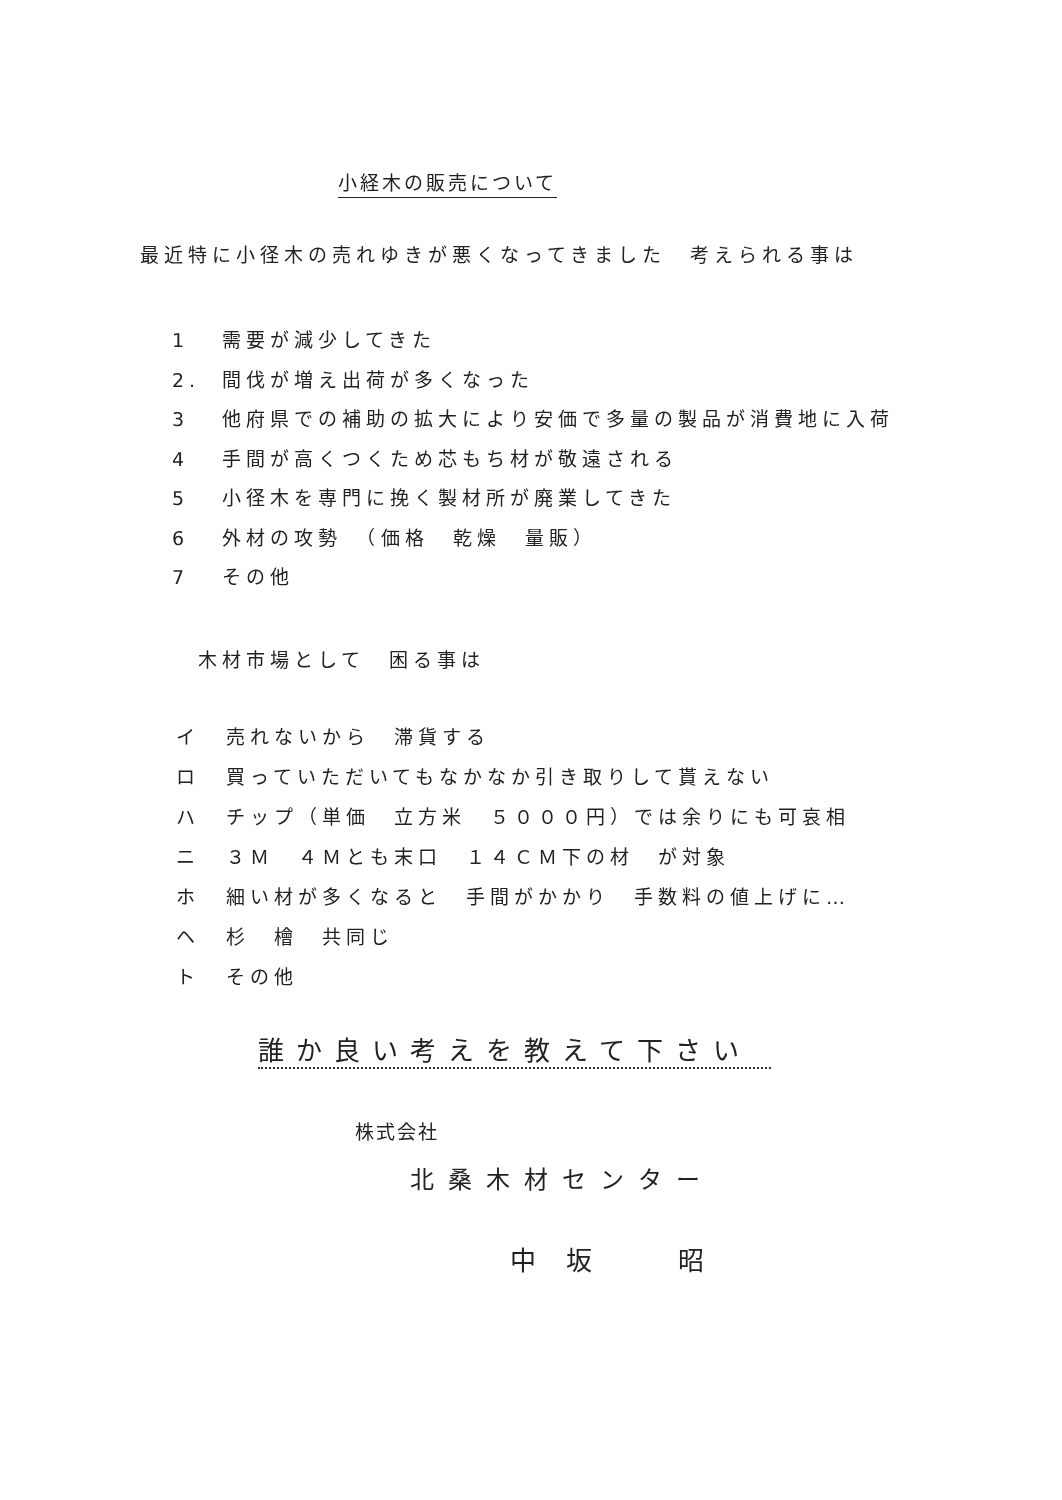小経木の販売について
最近特に小径木の売れゆきが悪くなってきました　考えられる事は
1 需要が減少してきた
2. 間伐が増え出荷が多くなった
3 他府県での補助の拡大により安価で多量の製品が消費地に入荷
4 手間が高くつくため芯もち材が敬遠される
5 小径木を専門に挽く製材所が廃業してきた
6 外材の攻勢　（価格　乾燥　量販）
7 その他
木材市場として　困る事は
イ 売れないから　滞貨する
ロ 買っていただいてもなかなか引き取りして貰えない
ハ チップ（単価　立方米　５０００円）では余りにも可哀相
ニ ３Ｍ　４Ｍとも末口　１４ＣＭ下の材　が対象
ホ 細い材が多くなると　手間がかかり　手数料の値上げに…
ヘ 杉　檜　共同じ
ト その他
誰か良い考えを教えて下さい
株式会社
北桑木材センター
中坂　昭